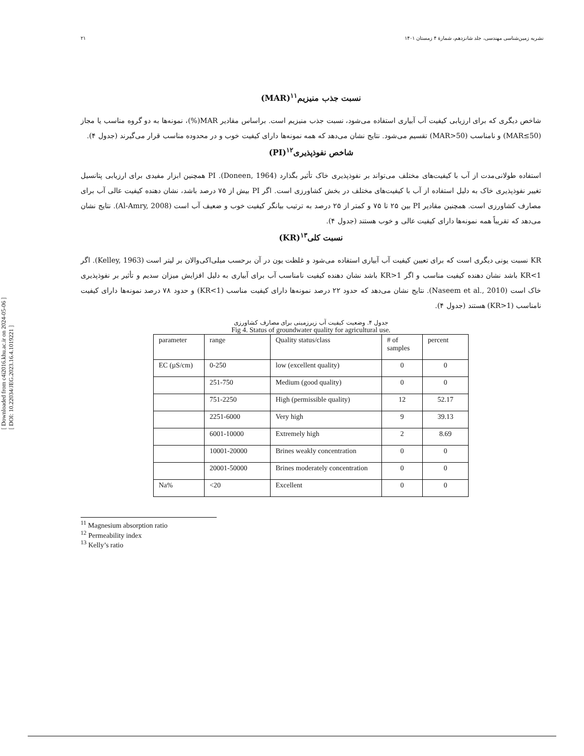۲۱ نشریه زمین‌شناسی مهندسی، جلد شانزدهم، شمارهٔ ۴ زمستان ۱۴۰۱
[ Downloaded from c4i2016.khu.ac.ir on 2024-05-06 ]
[ DOI: 10.22034/JEG.2023.16.4.1019221 ]
نسبت جذب منیزیم<sup>۱۱</sup>(MAR)
شاخص دیگری که برای ارزیابی کیفیت آب آبیاری استفاده می‌شود، نسبت جذب منیزیم است. براساس مقادیر MAR(%)، نمونه‌ها به دو گروه مناسب یا مجاز (MAR≤50) و نامناسب (MAR>50) تقسیم می‌شود. نتایج نشان می‌دهد که همه نمونه‌ها دارای کیفیت خوب و در محدوده مناسب قرار می‌گیرند (جدول ۴).
شاخص نفوذپذیری<sup>۱۲</sup>(PI)
استفاده طولانی‌مدت از آب با کیفیت‌های مختلف می‌تواند بر نفوذپذیری خاک تأثیر بگذارد (Doneen, 1964). PI همچنین ابزار مفیدی برای ارزیابی پتانسیل تغییر نفوذپذیری خاک به دلیل استفاده از آب با کیفیت‌های مختلف در بخش کشاورزی است. اگر PI بیش از ۷۵ درصد باشد، نشان دهنده کیفیت عالی آب برای مصارف کشاورزی است. همچنین مقادیر PI بین ۲۵ تا ۷۵ و کمتر از ۲۵ درصد به ترتیب بیانگر کیفیت خوب و ضعیف آب است (Al-Amry, 2008). نتایج نشان می‌دهد که تقریباً همه نمونه‌ها دارای کیفیت عالی و خوب هستند (جدول ۴).
نسبت کلی<sup>۱۳</sup>(KR)
KR نسبت یونی دیگری است که برای تعیین کیفیت آب آبیاری استفاده می‌شود و غلظت یون در آن برحسب میلی‌اکی‌والان بر لیتر است (Kelley, 1963). اگر KR<1 باشد نشان دهنده کیفیت مناسب و اگر KR>1 باشد نشان دهنده کیفیت نامناسب آب برای آبیاری به دلیل افزایش میزان سدیم و تأثیر بر نفوذپذیری خاک است (Naseem et al., 2010). نتایج نشان می‌دهد که حدود ۲۲ درصد نمونه‌ها دارای کیفیت مناسب (KR<1) و حدود ۷۸ درصد نمونه‌ها دارای کیفیت نامناسب (KR>1) هستند (جدول ۴).
جدول ۴. وضعیت کیفیت آب زیرزمینی برای مصارف کشاورزی
Fig 4. Status of groundwater quality for agricultural use.
| parameter | range | Quality status/class | # of samples | percent |
| EC (µS/cm) | 0-250 | low (excellent quality) | 0 | 0 |
| | 251-750 | Medium (good quality) | 0 | 0 |
| | 751-2250 | High (permissible quality) | 12 | 52.17 |
| | 2251-6000 | Very high | 9 | 39.13 |
| | 6001-10000 | Extremely high | 2 | 8.69 |
| | 10001-20000 | Brines weakly concentration | 0 | 0 |
| | 20001-50000 | Brines moderately concentration | 0 | 0 |
| Na% | <20 | Excellent | 0 | 0 |
<sup>11</sup> Magnesium absorption ratio
<sup>12</sup> Permeability index
<sup>13</sup> Kelly’s ratio